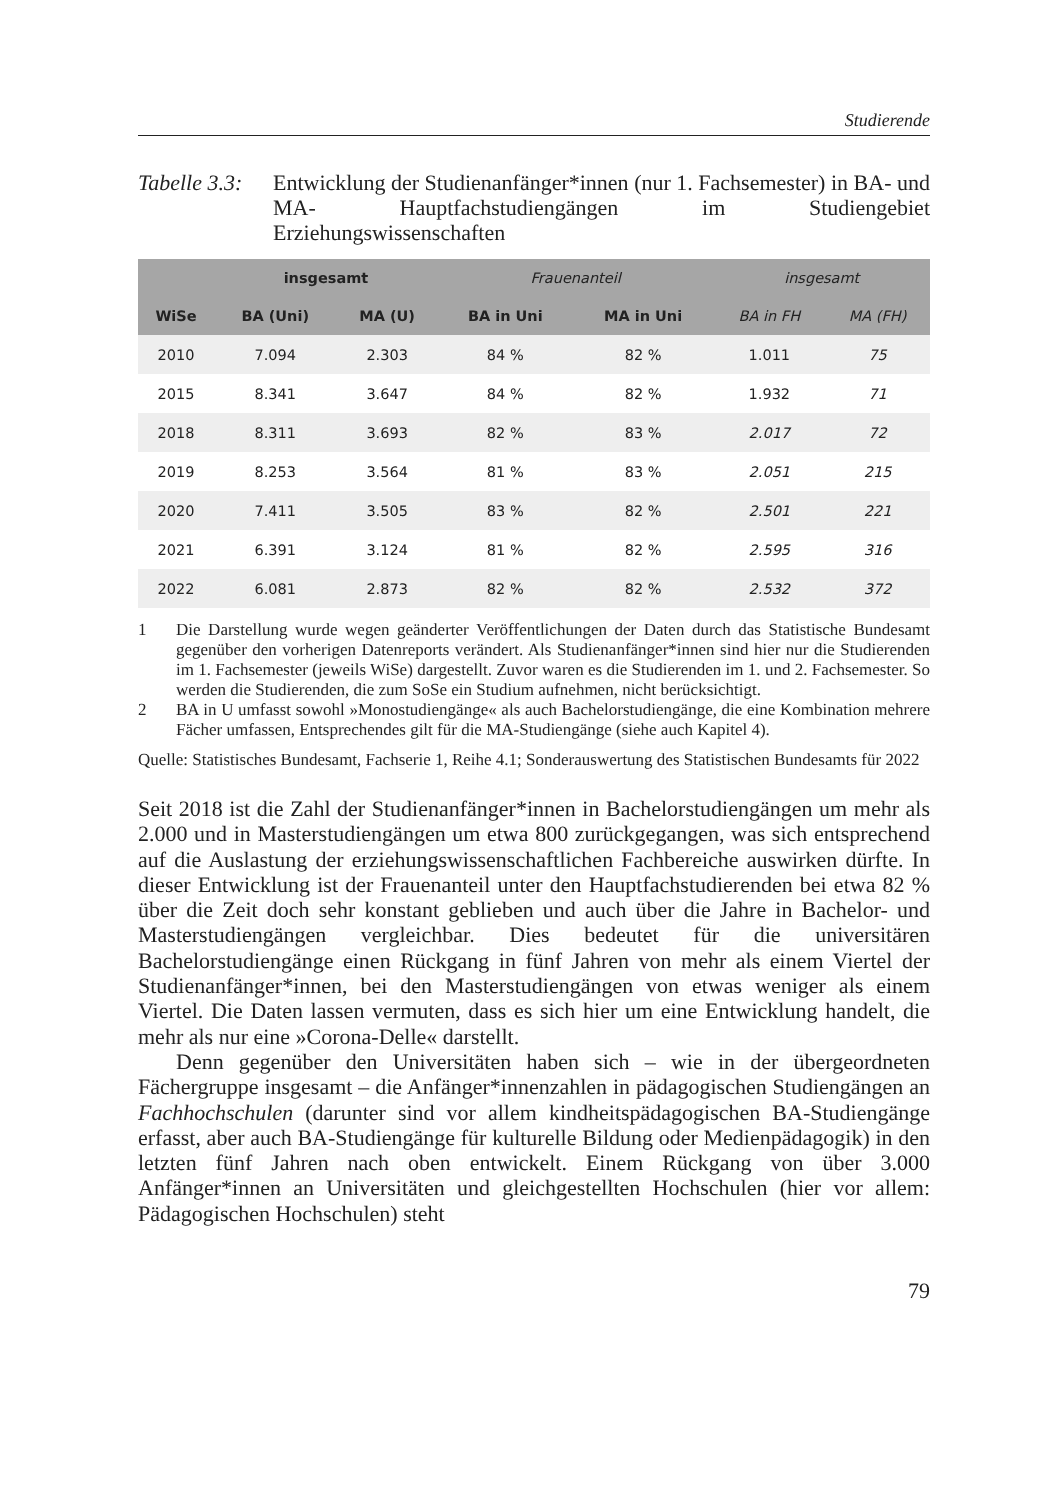Studierende
Tabelle 3.3:
Entwicklung der Studienanfänger*innen (nur 1. Fachsemester) in BA- und MA- Hauptfachstudiengängen im Studiengebiet Erziehungswissenschaften
| | insgesamt | | Frauenanteil | | insgesamt | |
| --- | --- | --- | --- | --- | --- | --- |
| WiSe | BA (Uni) | MA (U) | BA in Uni | MA in Uni | BA in FH | MA (FH) |
| 2010 | 7.094 | 2.303 | 84 % | 82 % | 1.011 | 75 |
| 2015 | 8.341 | 3.647 | 84 % | 82 % | 1.932 | 71 |
| 2018 | 8.311 | 3.693 | 82 % | 83 % | 2.017 | 72 |
| 2019 | 8.253 | 3.564 | 81 % | 83 % | 2.051 | 215 |
| 2020 | 7.411 | 3.505 | 83 % | 82 % | 2.501 | 221 |
| 2021 | 6.391 | 3.124 | 81 % | 82 % | 2.595 | 316 |
| 2022 | 6.081 | 2.873 | 82 % | 82 % | 2.532 | 372 |
1 Die Darstellung wurde wegen geänderter Veröffentlichungen der Daten durch das Statistische Bundesamt gegenüber den vorherigen Datenreports verändert. Als Studienanfänger*innen sind hier nur die Studierenden im 1. Fachsemester (jeweils WiSe) dargestellt. Zuvor waren es die Studierenden im 1. und 2. Fachsemester. So werden die Studierenden, die zum SoSe ein Studium aufnehmen, nicht berücksichtigt.
2 BA in U umfasst sowohl »Monostudiengänge« als auch Bachelorstudiengänge, die eine Kombination mehrere Fächer umfassen, Entsprechendes gilt für die MA-Studiengänge (siehe auch Kapitel 4).
Quelle: Statistisches Bundesamt, Fachserie 1, Reihe 4.1; Sonderauswertung des Statistischen Bundesamts für 2022
Seit 2018 ist die Zahl der Studienanfänger*innen in Bachelorstudiengängen um mehr als 2.000 und in Masterstudiengängen um etwa 800 zurückgegangen, was sich entsprechend auf die Auslastung der erziehungswissenschaftlichen Fachbereiche auswirken dürfte. In dieser Entwicklung ist der Frauenanteil unter den Hauptfachstudierenden bei etwa 82 % über die Zeit doch sehr konstant geblieben und auch über die Jahre in Bachelor- und Masterstudiengängen vergleichbar. Dies bedeutet für die universitären Bachelorstudiengänge einen Rückgang in fünf Jahren von mehr als einem Viertel der Studienanfänger*innen, bei den Masterstudiengängen von etwas weniger als einem Viertel. Die Daten lassen vermuten, dass es sich hier um eine Entwicklung handelt, die mehr als nur eine »Corona-Delle« darstellt.
Denn gegenüber den Universitäten haben sich – wie in der übergeordneten Fächergruppe insgesamt – die Anfänger*innenzahlen in pädagogischen Studiengängen an Fachhochschulen (darunter sind vor allem kindheitspädagogischen BA-Studiengänge erfasst, aber auch BA-Studiengänge für kulturelle Bildung oder Medienpädagogik) in den letzten fünf Jahren nach oben entwickelt. Einem Rückgang von über 3.000 Anfänger*innen an Universitäten und gleichgestellten Hochschulen (hier vor allem: Pädagogischen Hochschulen) steht
79